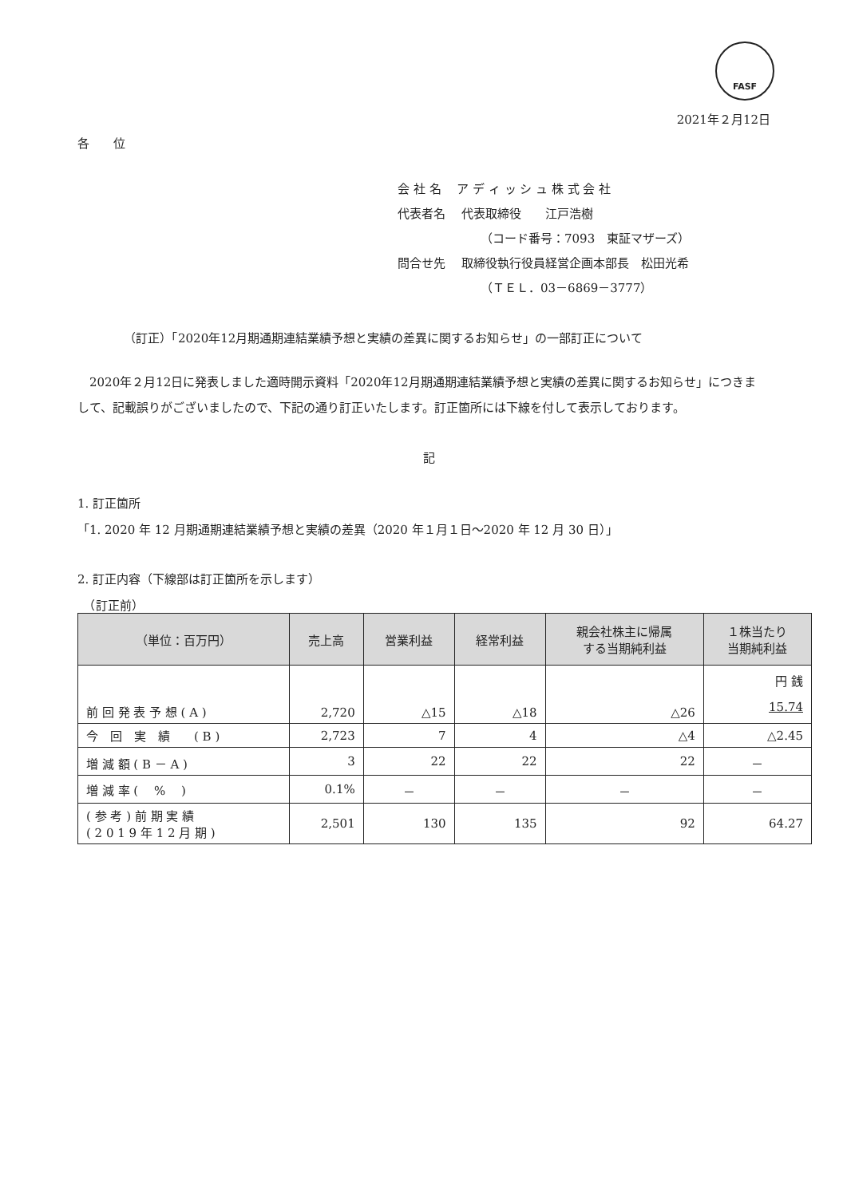FASF
2021年２月12日
各　　位
会 社 名　 ア デ ィ ッ シ ュ 株 式 会 社
代表者名　 代表取締役　　江戸浩樹
（コード番号：7093　東証マザーズ）
問合せ先　 取締役執行役員経営企画本部長　松田光希
（ＴＥＬ．03－6869－3777）
（訂正）「2020年12月期通期連結業績予想と実績の差異に関するお知らせ」の一部訂正について
　2020年２月12日に発表しました適時開示資料「2020年12月期通期連結業績予想と実績の差異に関するお知らせ」につきまして、記載誤りがございましたので、下記の通り訂正いたします。訂正箇所には下線を付して表示しております。
記
1. 訂正箇所
「1. 2020 年 12 月期通期連結業績予想と実績の差異（2020 年１月１日～2020 年 12 月 30 日）」
2. 訂正内容（下線部は訂正箇所を示します）
　（訂正前）
| （単位：百万円） | 売上高 | 営業利益 | 経常利益 | 親会社株主に帰属 する当期純利益 | １株当たり 当期純利益 |
| --- | --- | --- | --- | --- | --- |
| 前 回 発 表 予 想 ( A ) | 2,720 | △15 | △18 | △26 | 円 銭 15.74 |
| 今 回 実 績 ( B ) | 2,723 | 7 | 4 | △4 | △2.45 |
| 増 減 額 ( B － A ) | 3 | 22 | 22 | 22 | － |
| 増 減 率 ( % ) | 0.1% | － | － | － | － |
| ( 参 考 ) 前 期 実 績 ( 2 0 1 9 年 1 2 月 期 ) | 2,501 | 130 | 135 | 92 | 64.27 |